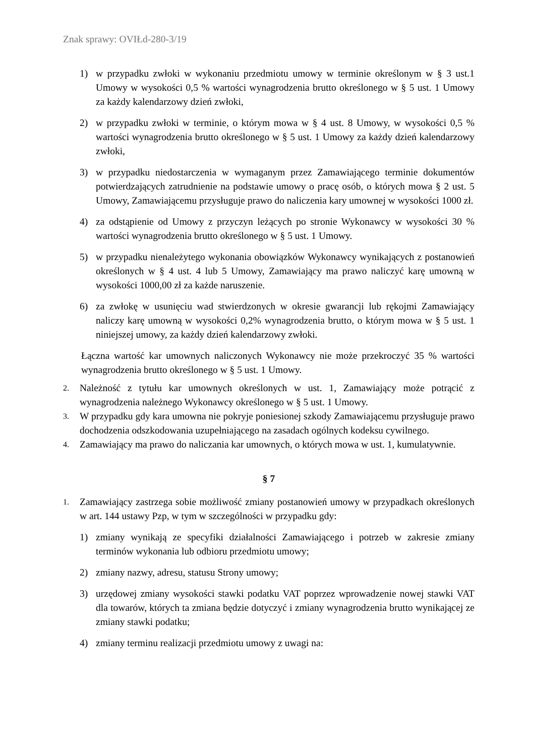Znak sprawy: OVIŁd-280-3/19
1) w przypadku zwłoki w wykonaniu przedmiotu umowy w terminie określonym w § 3 ust.1 Umowy w wysokości 0,5 % wartości wynagrodzenia brutto określonego w § 5 ust. 1 Umowy za każdy kalendarzowy dzień zwłoki,
2) w przypadku zwłoki w terminie, o którym mowa w § 4 ust. 8 Umowy, w wysokości 0,5 % wartości wynagrodzenia brutto określonego w § 5 ust. 1 Umowy za każdy dzień kalendarzowy zwłoki,
3) w przypadku niedostarczenia w wymaganym przez Zamawiającego terminie dokumentów potwierdzających zatrudnienie na podstawie umowy o pracę osób, o których mowa § 2 ust. 5 Umowy, Zamawiającemu przysługuje prawo do naliczenia kary umownej w wysokości 1000 zł.
4) za odstąpienie od Umowy z przyczyn leżących po stronie Wykonawcy w wysokości 30 % wartości wynagrodzenia brutto określonego w § 5 ust. 1 Umowy.
5) w przypadku nienależytego wykonania obowiązków Wykonawcy wynikających z postanowień określonych w § 4 ust. 4 lub 5 Umowy, Zamawiający ma prawo naliczyć karę umowną w wysokości 1000,00 zł za każde naruszenie.
6) za zwłokę w usunięciu wad stwierdzonych w okresie gwarancji lub rękojmi Zamawiający naliczy karę umowną w wysokości 0,2% wynagrodzenia brutto, o którym mowa w § 5 ust. 1 niniejszej umowy, za każdy dzień kalendarzowy zwłoki.
Łączna wartość kar umownych naliczonych Wykonawcy nie może przekroczyć 35 % wartości wynagrodzenia brutto określonego w § 5 ust. 1 Umowy.
2. Należność z tytułu kar umownych określonych w ust. 1, Zamawiający może potrącić z wynagrodzenia należnego Wykonawcy określonego w § 5 ust. 1 Umowy.
3. W przypadku gdy kara umowna nie pokryje poniesionej szkody Zamawiającemu przysługuje prawo dochodzenia odszkodowania uzupełniającego na zasadach ogólnych kodeksu cywilnego.
4. Zamawiający ma prawo do naliczania kar umownych, o których mowa w ust. 1, kumulatywnie.
§ 7
1. Zamawiający zastrzega sobie możliwość zmiany postanowień umowy w przypadkach określonych w art. 144 ustawy Pzp, w tym w szczególności w przypadku gdy:
1) zmiany wynikają ze specyfiki działalności Zamawiającego i potrzeb w zakresie zmiany terminów wykonania lub odbioru przedmiotu umowy;
2) zmiany nazwy, adresu, statusu Strony umowy;
3) urzędowej zmiany wysokości stawki podatku VAT poprzez wprowadzenie nowej stawki VAT dla towarów, których ta zmiana będzie dotyczyć i zmiany wynagrodzenia brutto wynikającej ze zmiany stawki podatku;
4) zmiany terminu realizacji przedmiotu umowy z uwagi na: